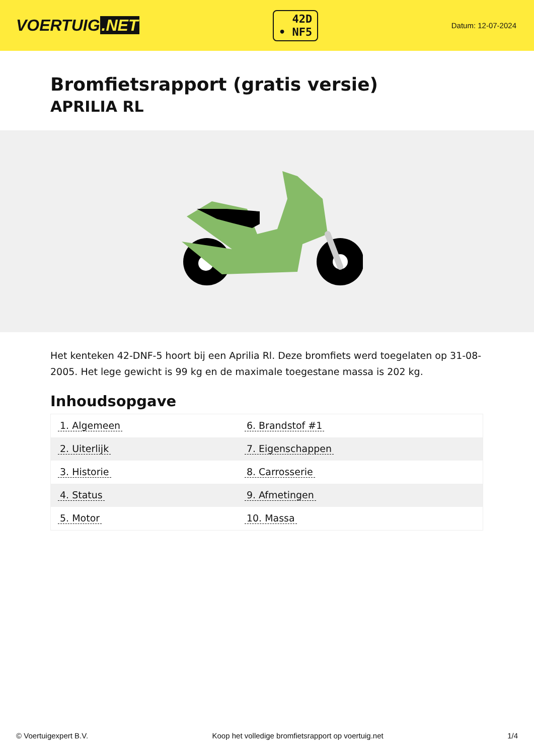VOERTUIG.NET
42D
• NF5
Datum: 12-07-2024
Bromfietsrapport (gratis versie)
APRILIA RL
Het kenteken 42-DNF-5 hoort bij een Aprilia Rl. Deze bromfiets werd toegelaten op 31-08-2005. Het lege gewicht is 99 kg en de maximale toegestane massa is 202 kg.
Inhoudsopgave
| 1. Algemeen | 6. Brandstof #1 |
| 2. Uiterlijk | 7. Eigenschappen |
| 3. Historie | 8. Carrosserie |
| 4. Status | 9. Afmetingen |
| 5. Motor | 10. Massa |
© Voertuigexpert B.V. Koop het volledige bromfietsrapport op voertuig.net 1/4